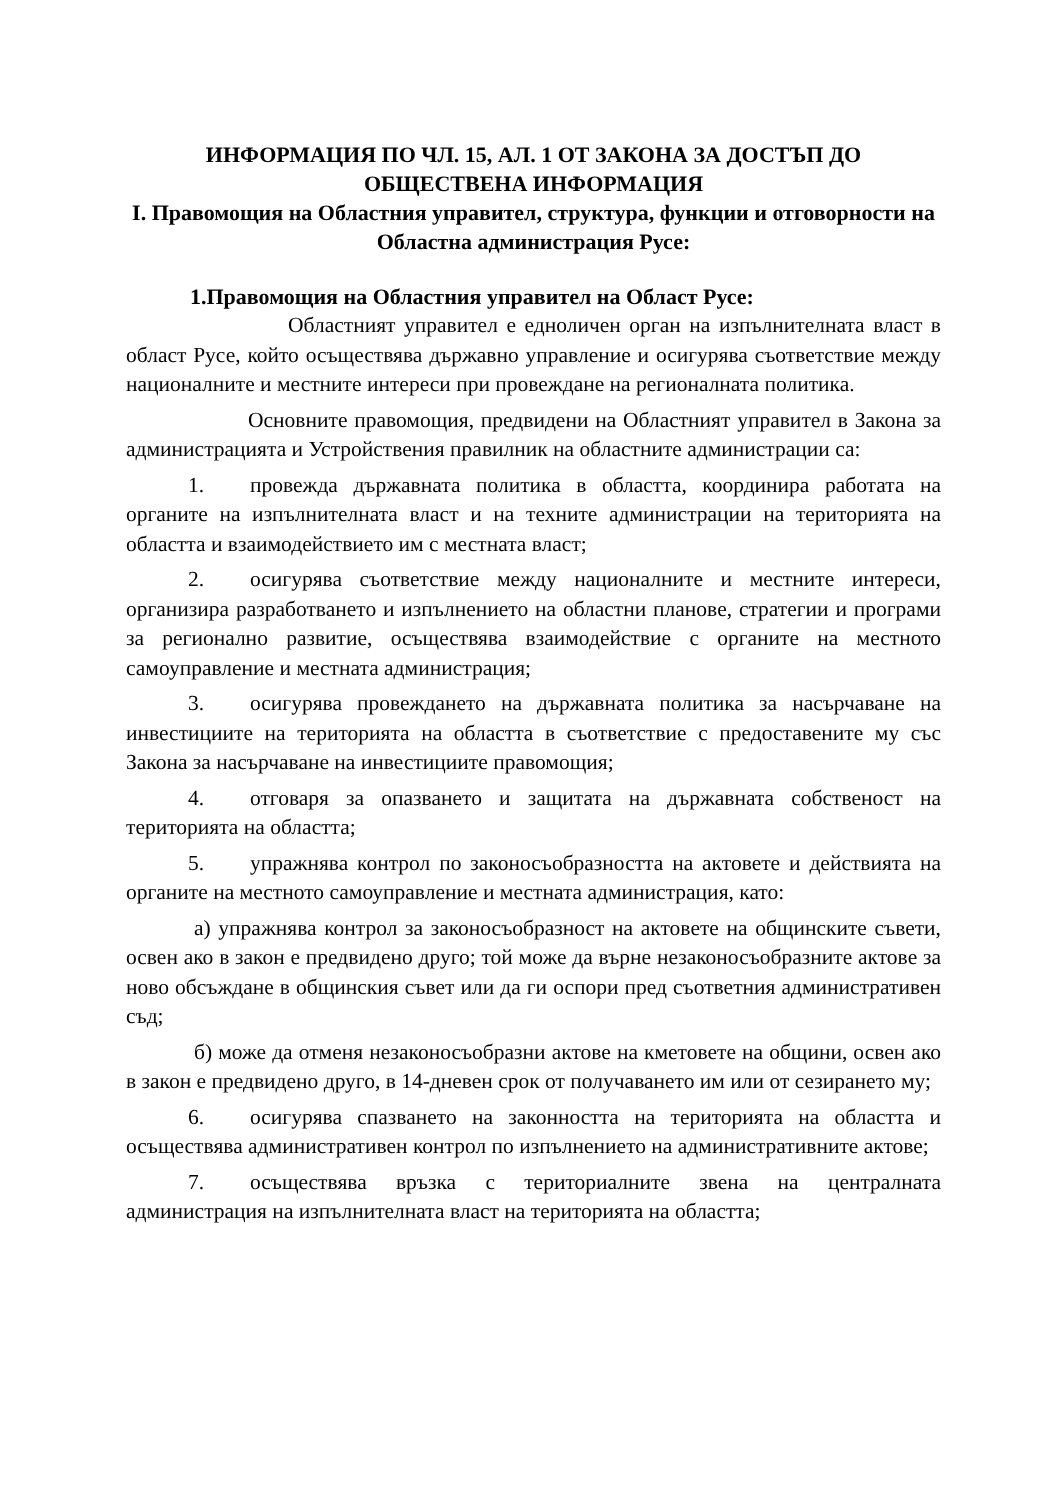ИНФОРМАЦИЯ ПО ЧЛ. 15, АЛ. 1 ОТ ЗАКОНА ЗА ДОСТЪП ДО ОБЩЕСТВЕНА ИНФОРМАЦИЯ
I. Правомощия на Областния управител, структура, функции и отговорности на Областна администрация Русе:
1.Правомощия на Областния управител на Област Русе:
Областният управител е едноличен орган на изпълнителната власт в област Русе, който осъществява държавно управление и осигурява съответствие между националните и местните интереси при провеждане на регионалната политика.
Основните правомощия, предвидени на Областният управител в Закона за администрацията и Устройствения правилник на областните администрации са:
1. провежда държавната политика в областта, координира работата на органите на изпълнителната власт и на техните администрации на територията на областта и взаимодействието им с местната власт;
2. осигурява съответствие между националните и местните интереси, организира разработването и изпълнението на областни планове, стратегии и програми за регионално развитие, осъществява взаимодействие с органите на местното самоуправление и местната администрация;
3. осигурява провеждането на държавната политика за насърчаване на инвестициите на територията на областта в съответствие с предоставените му със Закона за насърчаване на инвестициите правомощия;
4. отговаря за опазването и защитата на държавната собственост на територията на областта;
5. упражнява контрол по законосъобразността на актовете и действията на органите на местното самоуправление и местната администрация, като:
а) упражнява контрол за законосъобразност на актовете на общинските съвети, освен ако в закон е предвидено друго; той може да върне незаконосъобразните актове за ново обсъждане в общинския съвет или да ги оспори пред съответния административен съд;
б) може да отменя незаконосъобразни актове на кметовете на общини, освен ако в закон е предвидено друго, в 14-дневен срок от получаването им или от сезирането му;
6. осигурява спазването на законността на територията на областта и осъществява административен контрол по изпълнението на административните актове;
7. осъществява връзка с териториалните звена на централната администрация на изпълнителната власт на територията на областта;